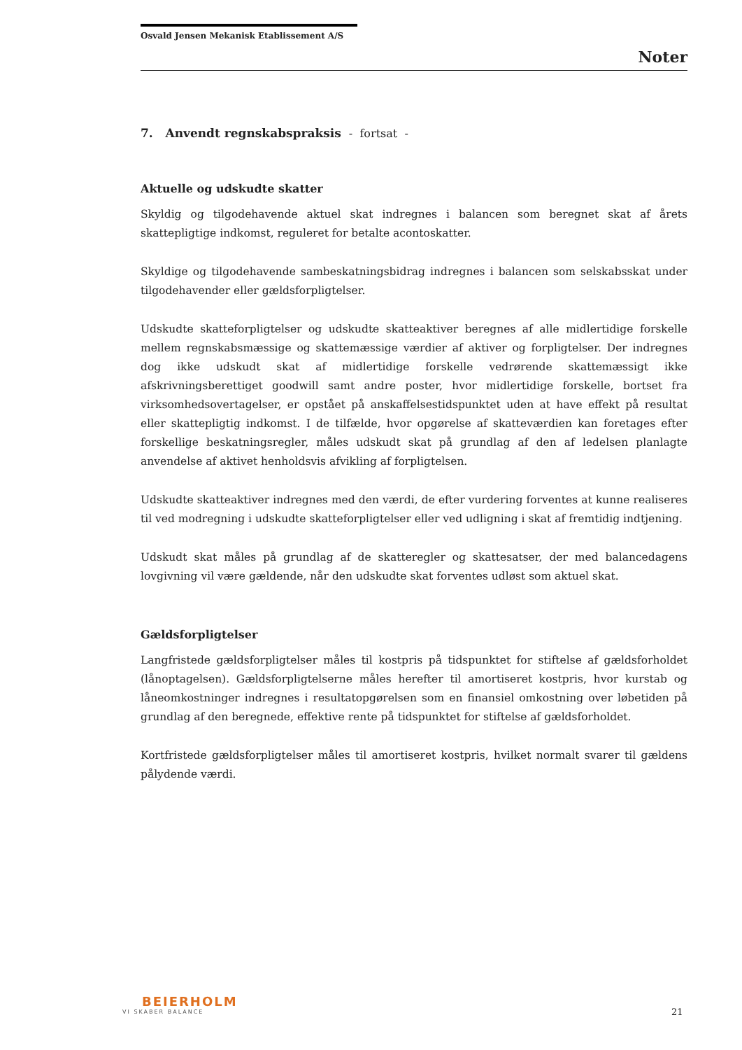Osvald Jensen Mekanisk Etablissement A/S
Noter
7. Anvendt regnskabspraksis - fortsat -
Aktuelle og udskudte skatter
Skyldig og tilgodehavende aktuel skat indregnes i balancen som beregnet skat af årets skattepligtige indkomst, reguleret for betalte acontoskatter.
Skyldige og tilgodehavende sambeskatningsbidrag indregnes i balancen som selskabsskat under tilgodehavender eller gældsforpligtelser.
Udskudte skatteforpligtelser og udskudte skatteaktiver beregnes af alle midlertidige forskelle mellem regnskabsmæssige og skattemæssige værdier af aktiver og forpligtelser. Der indregnes dog ikke udskudt skat af midlertidige forskelle vedrørende skattemæssigt ikke afskrivningsberettiget goodwill samt andre poster, hvor midlertidige forskelle, bortset fra virksomhedsovertagelser, er opstået på anskaffelsestidspunktet uden at have effekt på resultat eller skattepligtig indkomst. I de tilfælde, hvor opgørelse af skatteværdien kan foretages efter forskellige beskatningsregler, måles udskudt skat på grundlag af den af ledelsen planlagte anvendelse af aktivet henholdsvis afvikling af forpligtelsen.
Udskudte skatteaktiver indregnes med den værdi, de efter vurdering forventes at kunne realiseres til ved modregning i udskudte skatteforpligtelser eller ved udligning i skat af fremtidig indtjening.
Udskudt skat måles på grundlag af de skatteregler og skattesatser, der med balancedagens lovgivning vil være gældende, når den udskudte skat forventes udløst som aktuel skat.
Gældsforpligtelser
Langfristede gældsforpligtelser måles til kostpris på tidspunktet for stiftelse af gældsforholdet (lånoptagelsen). Gældsforpligtelserne måles herefter til amortiseret kostpris, hvor kurstab og låneomkostninger indregnes i resultatopgørelsen som en finansiel omkostning over løbetiden på grundlag af den beregnede, effektive rente på tidspunktet for stiftelse af gældsforholdet.
Kortfristede gældsforpligtelser måles til amortiseret kostpris, hvilket normalt svarer til gældens pålydende værdi.
BEIERHOLM
VI SKABER BALANCE
21